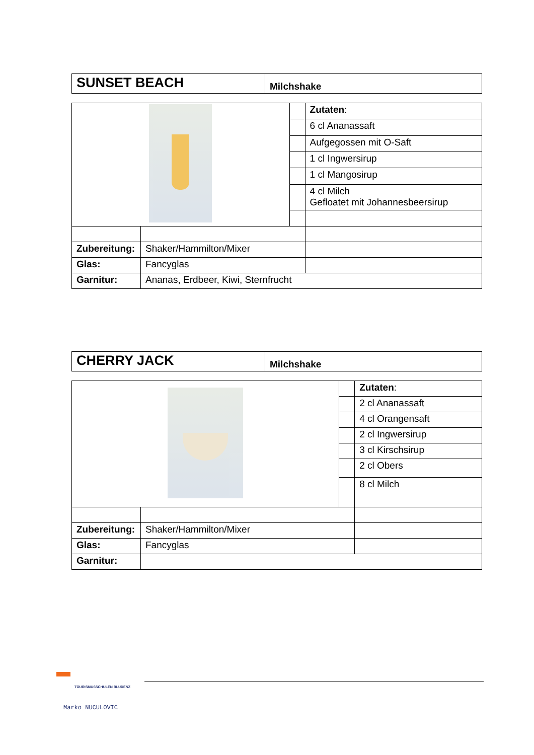| SUNSET BEACH | Milchshake |
| | | | Zutaten : |
| | | | 6 cl Ananassaft |
| | | | Aufgegossen mit O-Saft |
| | | | 1 cl Ingwersirup |
| | | | 1 cl Mangosirup |
| | | | 4 cl Milch Gefloatet mit Johannesbeersirup |
| Zubereitung: | Shaker/Hammilton/Mixer | | |
| Glas: | Fancyglas | | |
| Garnitur: | Ananas, Erdbeer, Kiwi, Sternfrucht | | |
| CHERRY JACK | Milchshake |
| | | | Zutaten : |
| | | | 2 cl Ananassaft |
| | | | 4 cl Orangensaft |
| | | | 2 cl Ingwersirup |
| | | | 3 cl Kirschsirup |
| | | | 2 cl Obers |
| | | | 8 cl Milch |
| Zubereitung: | Shaker/Hammilton/Mixer | | |
| Glas: | Fancyglas | | |
| Garnitur: | | | |
TOURISMUSSCHULEN BLUDENZ
Marko NUCULOVIC